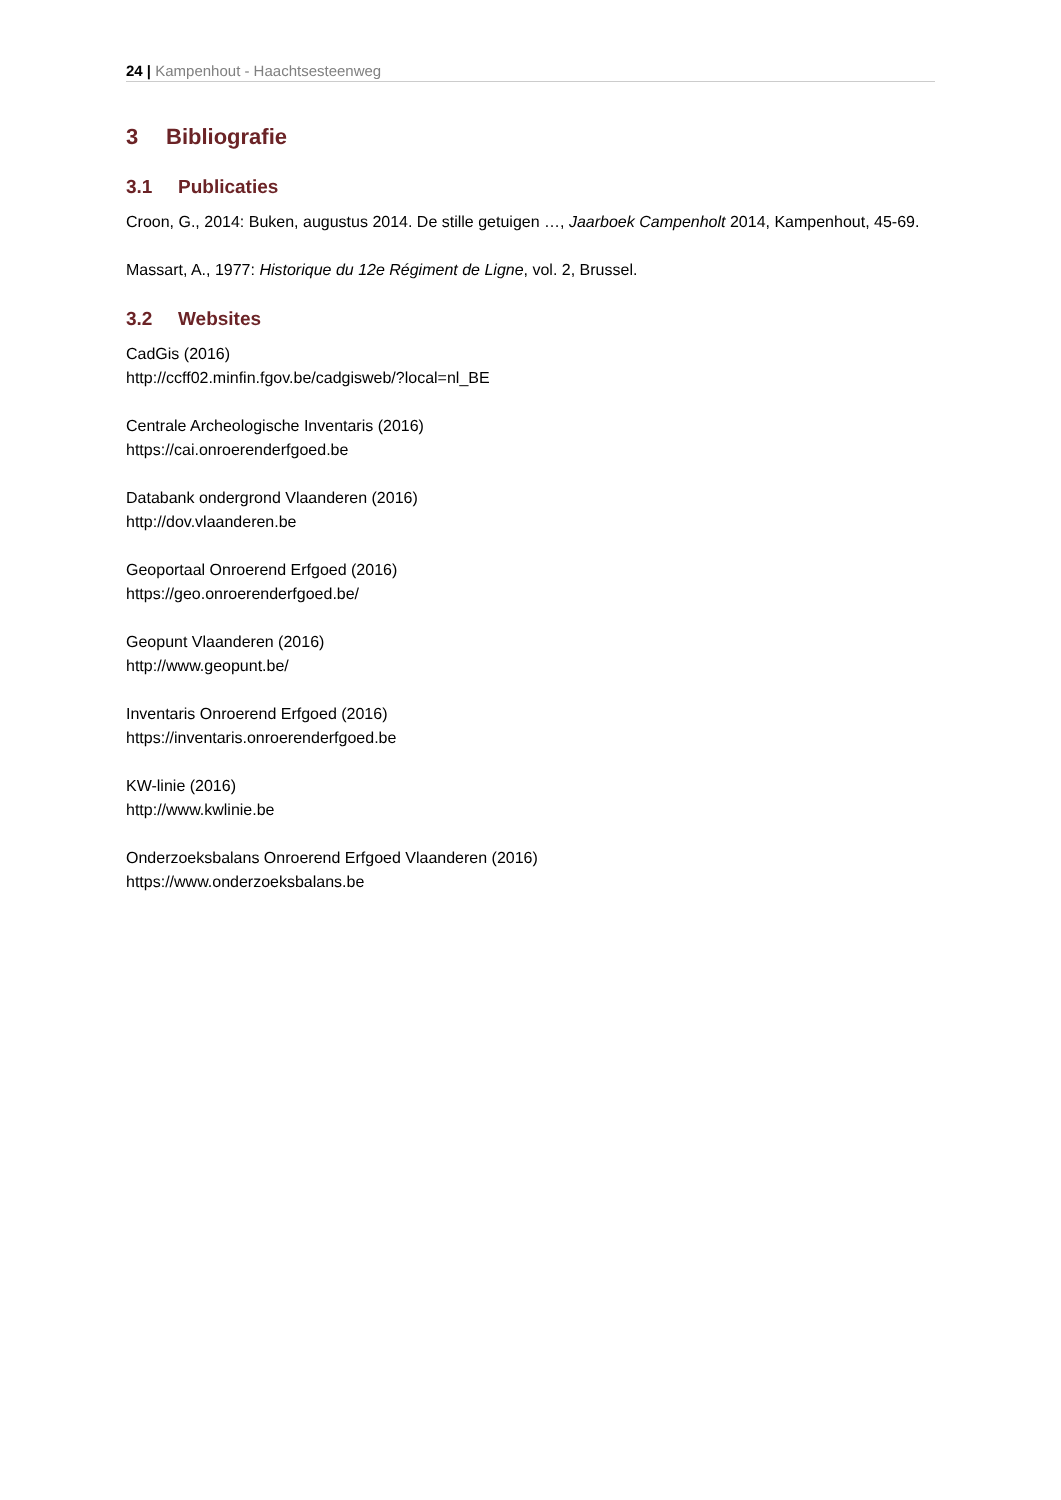24 | Kampenhout - Haachtsesteenweg
3 Bibliografie
3.1 Publicaties
Croon, G., 2014: Buken, augustus 2014. De stille getuigen …, Jaarboek Campenholt 2014, Kampenhout, 45-69.
Massart, A., 1977: Historique du 12e Régiment de Ligne, vol. 2, Brussel.
3.2 Websites
CadGis (2016)
http://ccff02.minfin.fgov.be/cadgisweb/?local=nl_BE
Centrale Archeologische Inventaris (2016)
https://cai.onroerenderfgoed.be
Databank ondergrond Vlaanderen (2016)
http://dov.vlaanderen.be
Geoportaal Onroerend Erfgoed (2016)
https://geo.onroerenderfgoed.be/
Geopunt Vlaanderen (2016)
http://www.geopunt.be/
Inventaris Onroerend Erfgoed (2016)
https://inventaris.onroerenderfgoed.be
KW-linie (2016)
http://www.kwlinie.be
Onderzoeksbalans Onroerend Erfgoed Vlaanderen (2016)
https://www.onderzoeksbalans.be